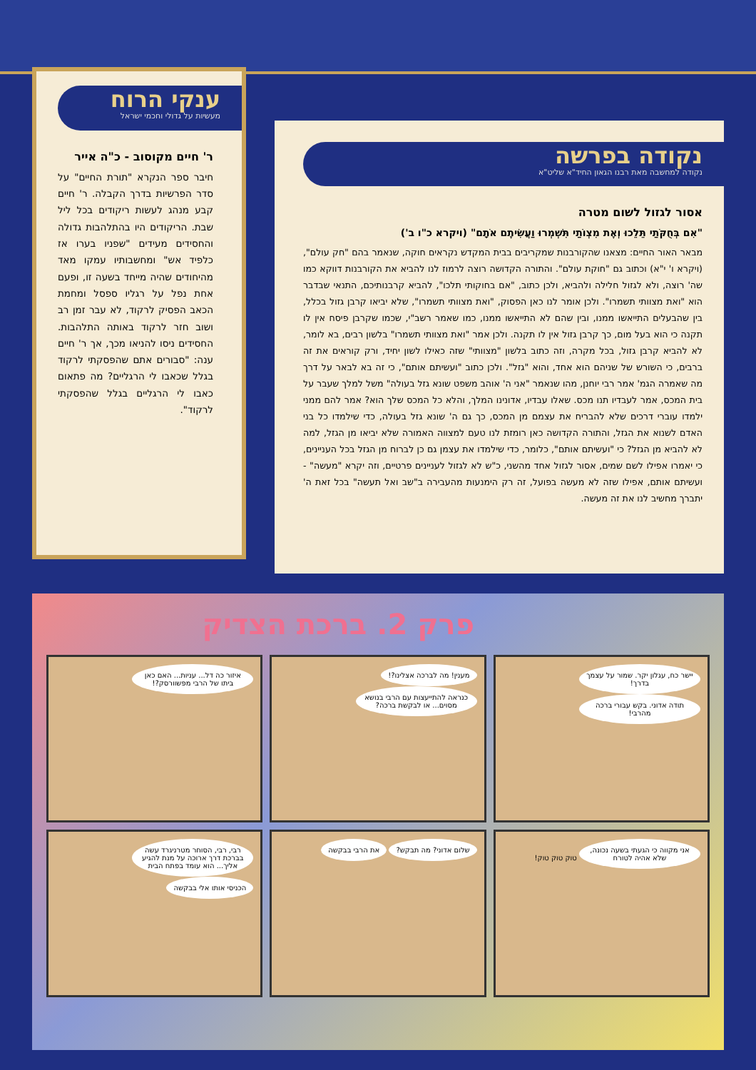נקודה בפרשה
נקודה למחשבה מאת רבנו הגאון החיד"א שליט"א
אסור לגזול לשום מטרה
"אִם בְּחֻקֹּתַי תֵּלֵכוּ וְאֶת מִצְוֹתַי תִּשְׁמְרוּ וַעֲשִׂיתֶם אֹתָם" (ויקרא כ"ו ב')
מבאר האור החיים: מצאנו שהקורבנות שמקריבים בבית המקדש נקראים חוקה, שנאמר בהם "חק עולם", (ויקרא ו' י"א) וכתוב גם "חוקת עולם". והתורה הקדושה רוצה לרמוז לנו להביא את הקורבנות דווקא כמו שה' רוצה, ולא לגזול חלילה ולהביא, ולכן כתוב, "אם בחוקותי תלכו", להביא קרבנותיכם, התנאי שבדבר הוא "ואת מצוותי תשמרו". ולכן אומר לנו כאן הפסוק, "ואת מצוותי תשמרו", שלא יביאו קרבן גזול בכלל, בין שהבעלים התייאשו ממנו, ובין שהם לא התייאשו ממנו, כמו שאמר רשב"י, שכמו שקרבן פיסח אין לו תקנה כי הוא בעל מום, כך קרבן גזול אין לו תקנה. ולכן אמר "ואת מצוותי תשמרו" בלשון רבים, בא לומר, לא להביא קרבן גזול, בכל מקרה, וזה כתוב בלשון "מצוותי" שזה כאילו לשון יחיד, ורק קוראים את זה ברבים, כי השורש של שניהם הוא אחד, והוא "גזל". ולכן כתוב "ועשיתם אותם", כי זה בא לבאר על דרך מה שאמרה הגמ' אמר רבי יוחנן, מהו שנאמר "אני ה' אוהב משפט שונא גזל בעולה" משל למלך שעבר על בית המכס, אמר לעבדיו תנו מכס. שאלו עבדיו, אדונינו המלך, והלא כל המכס שלך הוא? אמר להם ממני ילמדו עוברי דרכים שלא להבריח את עצמם מן המכס, כך גם ה' שונא גזל בעולה, כדי שילמדו כל בני האדם לשנוא את הגזל, והתורה הקדושה כאן רומזת לנו טעם למצווה האמורה שלא יביאו מן הגזל, למה לא להביא מן הגזל? כי "ועשיתם אותם", כלומר, כדי שילמדו את עצמן גם כן לברוח מן הגזל בכל העניינים, כי יאמרו אפילו לשם שמים, אסור לגזול אחד מהשני, כ"ש לא לגזול לעניינים פרטיים, וזה יקרא "מעשה" - ועשיתם אותם, אפילו שזה לא מעשה בפועל, זה רק הימנעות מהעבירה ב"שב ואל תעשה" בכל זאת ה' יתברך מחשיב לנו את זה מעשה.
ענקי הרוח
מעשיות על גדולי וחכמי ישראל
ר' חיים מקוסוב - כ"ה אייר
חיבר ספר הנקרא "תורת החיים" על סדר הפרשיות בדרך הקבלה. ר' חיים קבע מנהג לעשות ריקודים בכל ליל שבת. הריקודים היו בהתלהבות גדולה והחסידים מעידים "שפניו בערו אז כלפיד אש" ומחשבותיו עמקו מאד מהיחודים שהיה מייחד בשעה זו, ופעם אחת נפל על רגליו ספסל ומחמת הכאב הפסיק לרקוד, לא עבר זמן רב ושוב חזר לרקוד באותה התלהבות. החסידים ניסו להניאו מכך, אך ר' חיים ענה: "סבורים אתם שהפסקתי לרקוד בגלל שכאבו לי הרגליים? מה פתאום כאבו לי הרגליים בגלל שהפסקתי לרקוד".
פרק 2. ברכת הצדיק
יישר כח, עגלון יקר. שמור על עצמך בדרך! תודה אדוני. בקש עבורי ברכה מהרבי!
מענין! מה לברכה אצלינו?! כנראה להתייעצות עם הרבי בנושא מסוים... או לבקשת ברכה?
איזור כה דל... עניות... האם כאן ביתו של הרבי מפשוורסק?!
אני מקווה כי הגעתי בשעה נכונה, שלא אהיה לטורח טוק טוק טוק!
שלום אדוני? מה תבקש? את הרבי בבקשה
רבי, רבי, הסוחר מטרניגרד עשה בברכת דרך ארוכה על מנת להגיע אליך... הוא עומד בפתח הבית הכניסי אותו אלי בבקשה